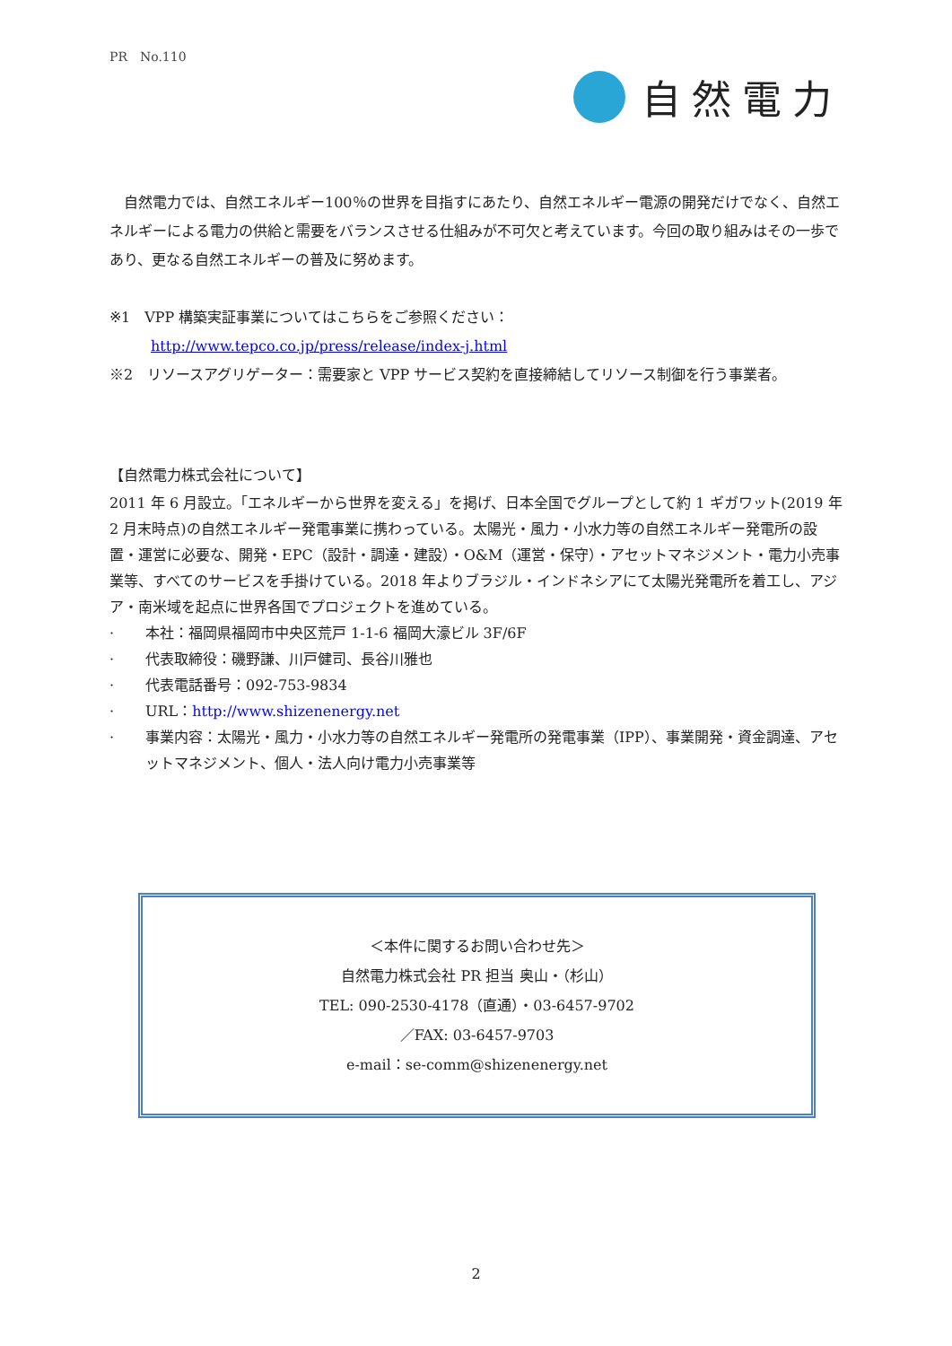PR　No.110
自然電力
　自然電力では、自然エネルギー100％の世界を目指すにあたり、自然エネルギー電源の開発だけでなく、自然エネルギーによる電力の供給と需要をバランスさせる仕組みが不可欠と考えています。今回の取り組みはその一歩であり、更なる自然エネルギーの普及に努めます。
※1　VPP 構築実証事業についてはこちらをご参照ください：
http://www.tepco.co.jp/press/release/index-j.html
※2　リソースアグリゲーター：需要家と VPP サービス契約を直接締結してリソース制御を行う事業者。
【自然電力株式会社について】
2011 年 6 月設立。「エネルギーから世界を変える」を掲げ、日本全国でグループとして約 1 ギガワット(2019 年 2 月末時点)の自然エネルギー発電事業に携わっている。太陽光・風力・小水力等の自然エネルギー発電所の設置・運営に必要な、開発・EPC（設計・調達・建設）・O&M（運営・保守）・アセットマネジメント・電力小売事業等、すべてのサービスを手掛けている。2018 年よりブラジル・インドネシアにて太陽光発電所を着工し、アジア・南米域を起点に世界各国でプロジェクトを進めている。
· 本社：福岡県福岡市中央区荒戸 1-1-6 福岡大濠ビル 3F/6F
· 代表取締役：磯野謙、川戸健司、長谷川雅也
· 代表電話番号：092-753-9834
· URL：http://www.shizenenergy.net
· 事業内容：太陽光・風力・小水力等の自然エネルギー発電所の発電事業（IPP）、事業開発・資金調達、アセットマネジメント、個人・法人向け電力小売事業等
＜本件に関するお問い合わせ先＞
自然電力株式会社 PR 担当 奥山・（杉山）
TEL: 090-2530-4178（直通）・03-6457-9702
／FAX: 03-6457-9703
e-mail：se-comm@shizenenergy.net
2